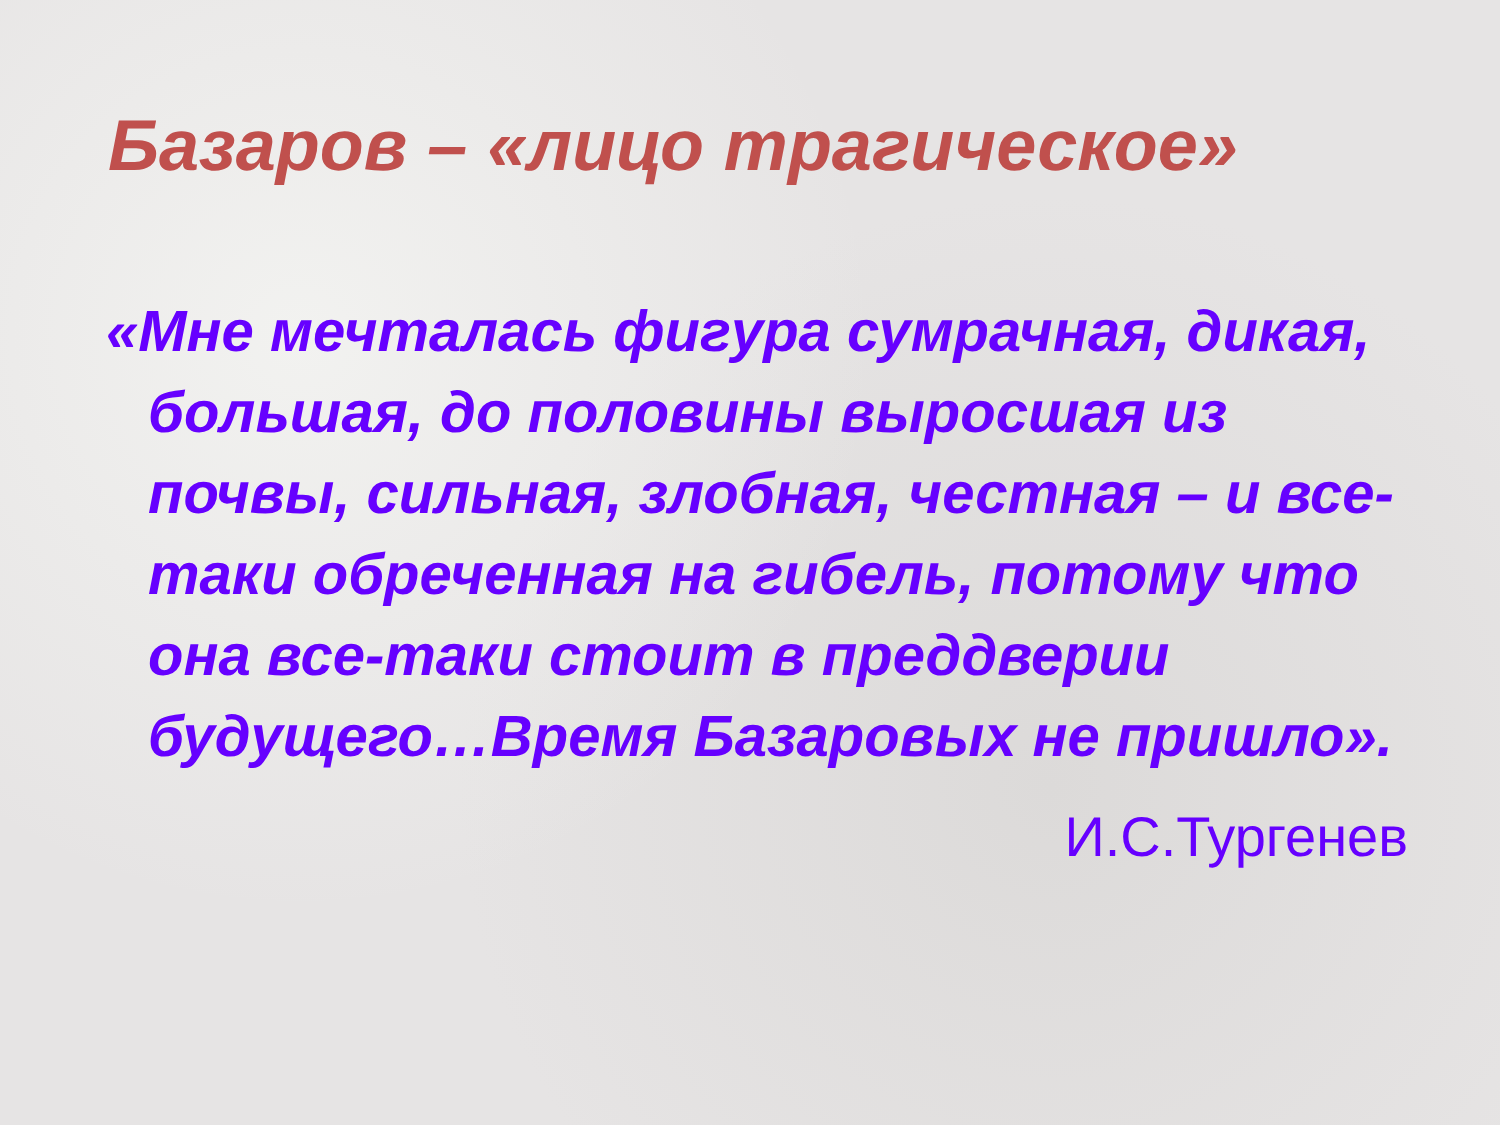Базаров – «лицо трагическое»
«Мне мечталась фигура сумрачная, дикая, большая, до половины выросшая из почвы, сильная, злобная, честная – и все-таки обреченная на гибель, потому что она все-таки стоит в преддверии будущего…Время Базаровых не пришло».
И.С.Тургенев